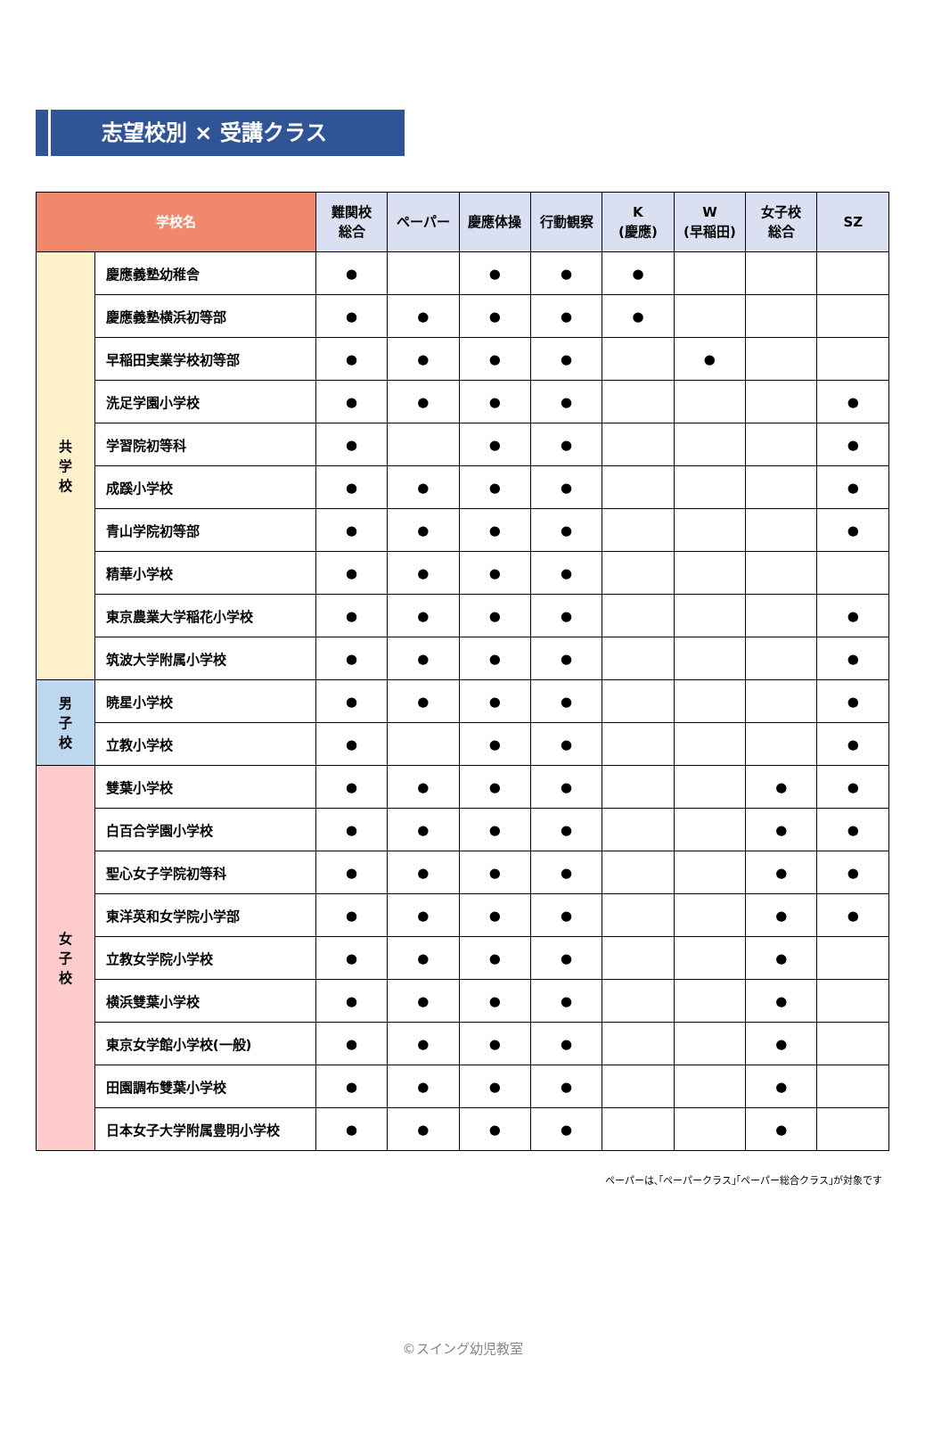志望校別 × 受講クラス
| 学校名 | | 難関校 総合 | ペーパー | 慶應体操 | 行動観察 | K (慶應) | W (早稲田) | 女子校 総合 | SZ |
| --- | --- | --- | --- | --- | --- | --- | --- | --- | --- |
| 共 学 校 | 慶應義塾幼稚舎 | ● | | ● | ● | ● | | | |
| | 慶應義塾横浜初等部 | ● | ● | ● | ● | ● | | | |
| | 早稲田実業学校初等部 | ● | ● | ● | ● | | ● | | |
| | 洗足学園小学校 | ● | ● | ● | ● | | | | ● |
| | 学習院初等科 | ● | | ● | ● | | | | ● |
| | 成蹊小学校 | ● | ● | ● | ● | | | | ● |
| | 青山学院初等部 | ● | ● | ● | ● | | | | ● |
| | 精華小学校 | ● | ● | ● | ● | | | | |
| | 東京農業大学稲花小学校 | ● | ● | ● | ● | | | | ● |
| | 筑波大学附属小学校 | ● | ● | ● | ● | | | | ● |
| 男 子 校 | 暁星小学校 | ● | ● | ● | ● | | | | ● |
| | 立教小学校 | ● | | ● | ● | | | | ● |
| 女 子 校 | 雙葉小学校 | ● | ● | ● | ● | | | ● | ● |
| | 白百合学園小学校 | ● | ● | ● | ● | | | ● | ● |
| | 聖心女子学院初等科 | ● | ● | ● | ● | | | ● | ● |
| | 東洋英和女学院小学部 | ● | ● | ● | ● | | | ● | ● |
| | 立教女学院小学校 | ● | ● | ● | ● | | | ● | |
| | 横浜雙葉小学校 | ● | ● | ● | ● | | | ● | |
| | 東京女学館小学校(一般) | ● | ● | ● | ● | | | ● | |
| | 田園調布雙葉小学校 | ● | ● | ● | ● | | | ● | |
| | 日本女子大学附属豊明小学校 | ● | ● | ● | ● | | | ● | |
ペーパーは､｢ペーパークラス｣｢ペーパー総合クラス｣が対象です
©スイング幼児教室